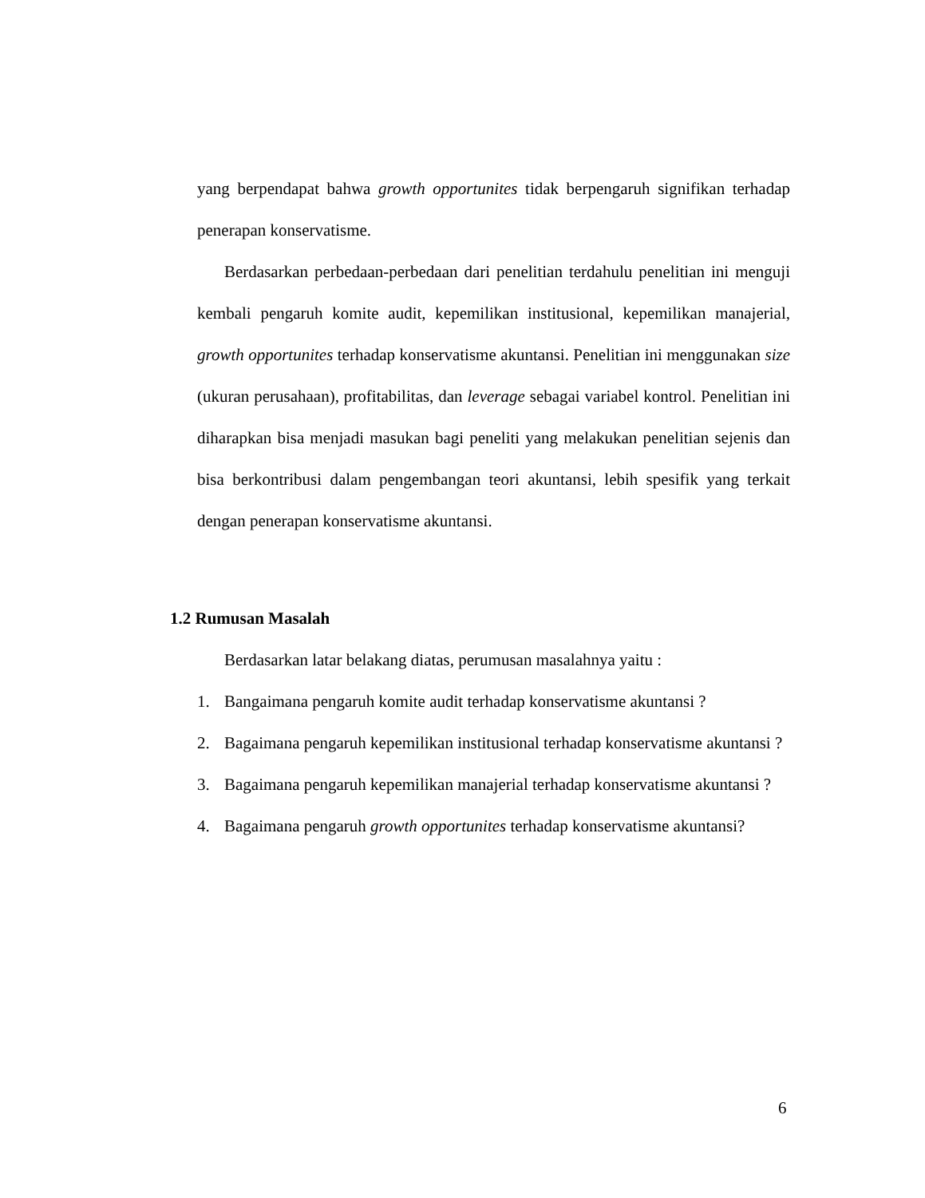yang berpendapat bahwa growth opportunites tidak berpengaruh signifikan terhadap penerapan konservatisme.
Berdasarkan perbedaan-perbedaan dari penelitian terdahulu penelitian ini menguji kembali pengaruh komite audit, kepemilikan institusional, kepemilikan manajerial, growth opportunites terhadap konservatisme akuntansi. Penelitian ini menggunakan size (ukuran perusahaan), profitabilitas, dan leverage sebagai variabel kontrol. Penelitian ini diharapkan bisa menjadi masukan bagi peneliti yang melakukan penelitian sejenis dan bisa berkontribusi dalam pengembangan teori akuntansi, lebih spesifik yang terkait dengan penerapan konservatisme akuntansi.
1.2 Rumusan Masalah
Berdasarkan latar belakang diatas, perumusan masalahnya yaitu :
1. Bangaimana pengaruh komite audit terhadap konservatisme akuntansi ?
2. Bagaimana pengaruh kepemilikan institusional terhadap konservatisme akuntansi ?
3. Bagaimana pengaruh kepemilikan manajerial terhadap konservatisme akuntansi ?
4. Bagaimana pengaruh growth opportunites terhadap konservatisme akuntansi?
6